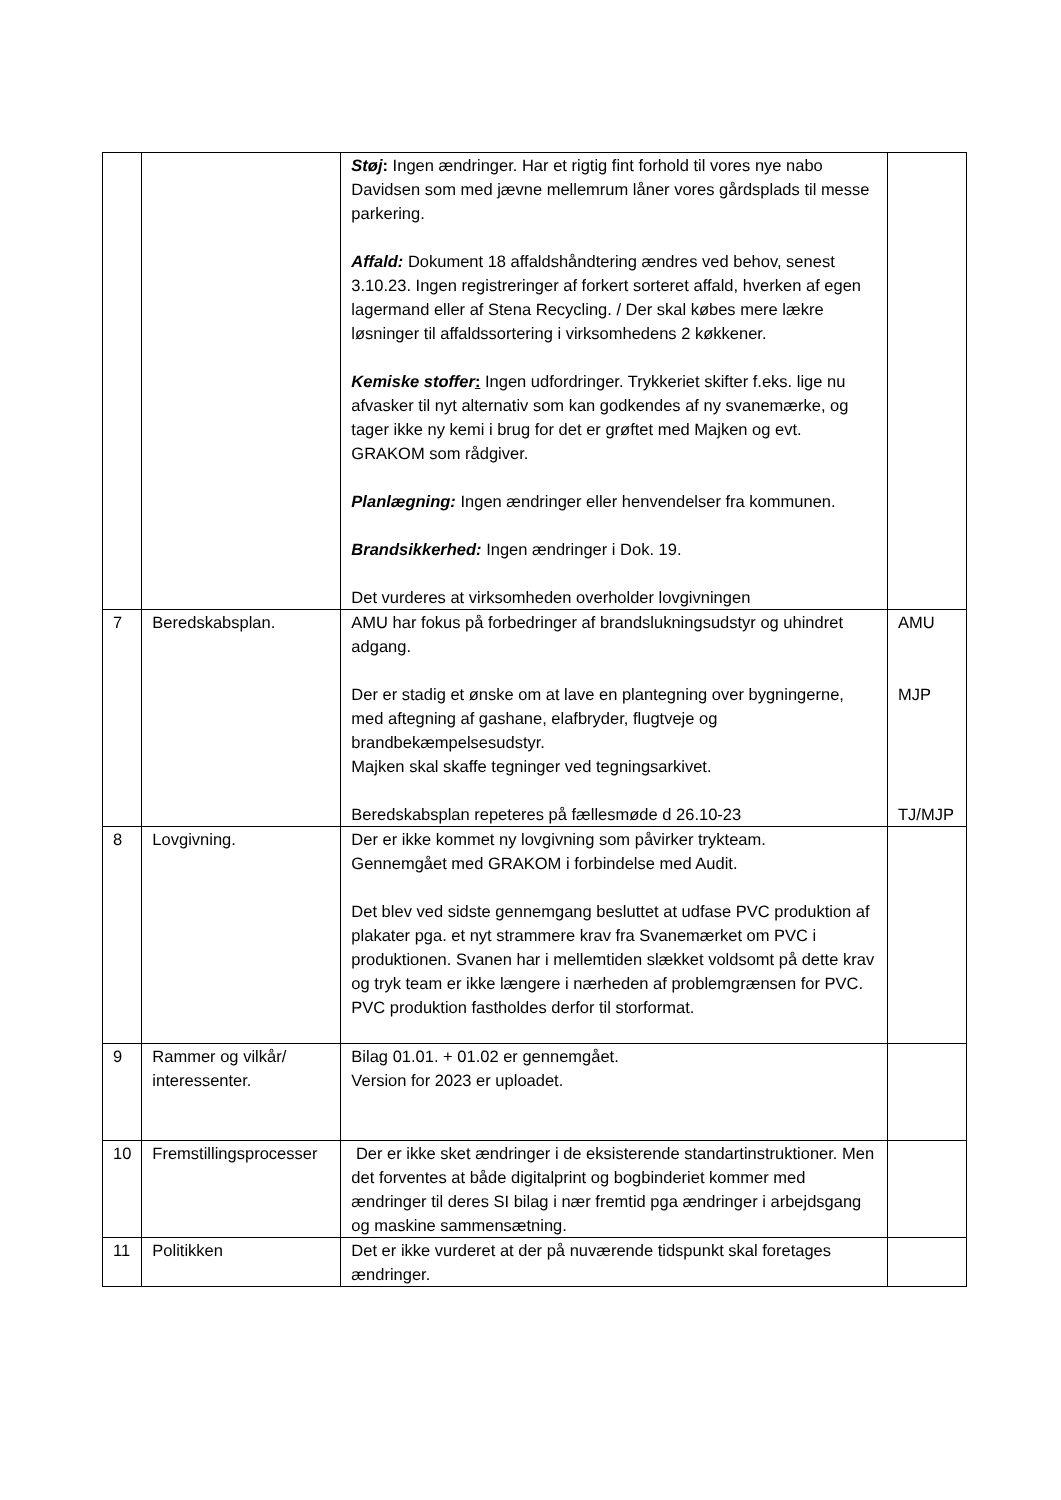| | | Støj : Ingen ændringer. Har et rigtig fint forhold til vores nye nabo Davidsen som med jævne mellemrum låner vores gårdsplads til messe parkering. Affald: Dokument 18 affaldshåndtering ændres ved behov, senest 3.10.23. Ingen registreringer af forkert sorteret affald, hverken af egen lagermand eller af Stena Recycling. / Der skal købes mere lækre løsninger til affaldssortering i virksomhedens 2 køkkener. Kemiske stoffer : Ingen udfordringer. Trykkeriet skifter f.eks. lige nu afvasker til nyt alternativ som kan godkendes af ny svanemærke, og tager ikke ny kemi i brug for det er grøftet med Majken og evt. GRAKOM som rådgiver. Planlægning: Ingen ændringer eller henvendelser fra kommunen. Brandsikkerhed: Ingen ændringer i Dok. 19. Det vurderes at virksomheden overholder lovgivningen | |
| 7 | Beredskabsplan. | AMU har fokus på forbedringer af brandslukningsudstyr og uhindret adgang. Der er stadig et ønske om at lave en plantegning over bygningerne, med aftegning af gashane, elafbryder, flugtveje og brandbekæmpelsesudstyr. Majken skal skaffe tegninger ved tegningsarkivet. Beredskabsplan repeteres på fællesmøde d 26.10-23 | AMU MJP TJ/MJP |
| 8 | Lovgivning. | Der er ikke kommet ny lovgivning som påvirker trykteam. Gennemgået med GRAKOM i forbindelse med Audit. Det blev ved sidste gennemgang besluttet at udfase PVC produktion af plakater pga. et nyt strammere krav fra Svanemærket om PVC i produktionen. Svanen har i mellemtiden slækket voldsomt på dette krav og tryk team er ikke længere i nærheden af problemgrænsen for PVC. PVC produktion fastholdes derfor til storformat. | |
| 9 | Rammer og vilkår/ interessenter. | Bilag 01.01. + 01.02 er gennemgået. Version for 2023 er uploadet. | |
| 10 | Fremstillingsprocesser | Der er ikke sket ændringer i de eksisterende standartinstruktioner. Men det forventes at både digitalprint og bogbinderiet kommer med ændringer til deres SI bilag i nær fremtid pga ændringer i arbejdsgang og maskine sammensætning. | |
| 11 | Politikken | Det er ikke vurderet at der på nuværende tidspunkt skal foretages ændringer. | |